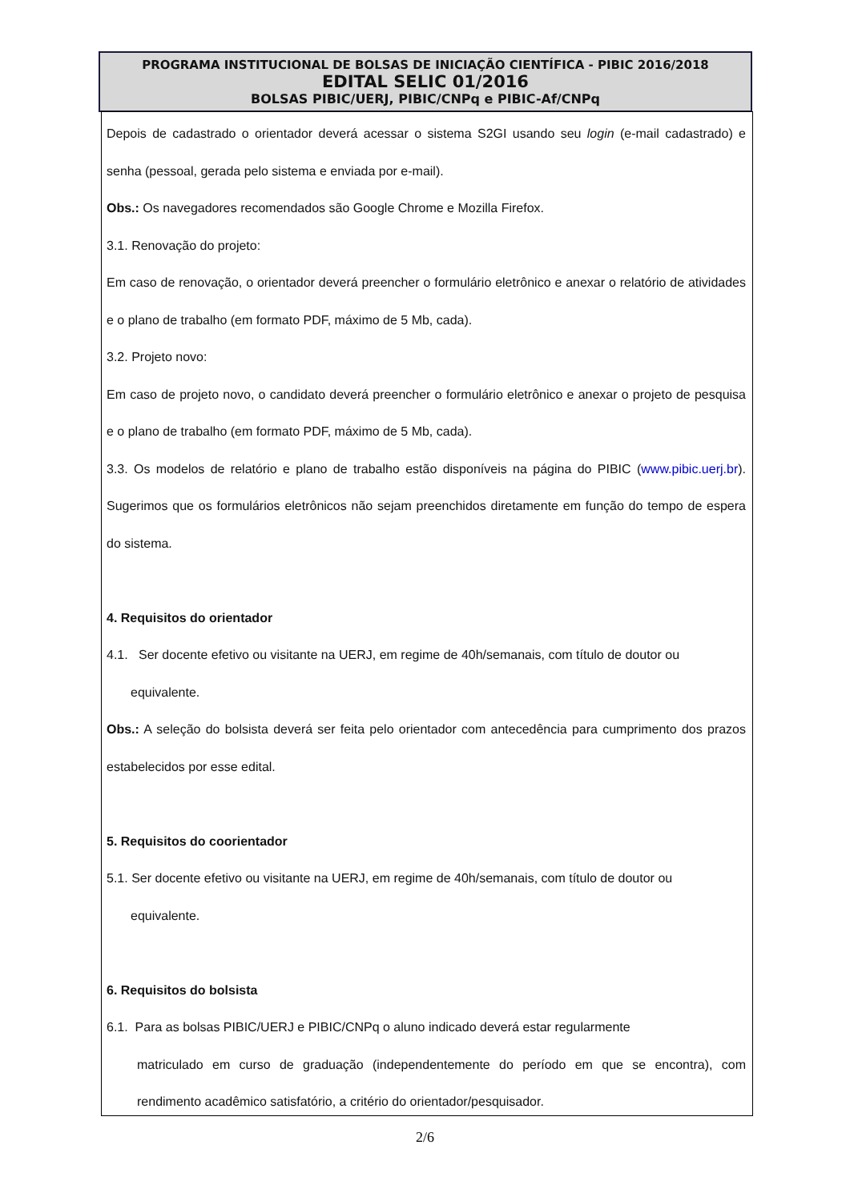PROGRAMA INSTITUCIONAL DE BOLSAS DE INICIAÇÃO CIENTÍFICA - PIBIC 2016/2018
EDITAL SELIC 01/2016
BOLSAS PIBIC/UERJ, PIBIC/CNPq e PIBIC-Af/CNPq
Depois de cadastrado o orientador deverá acessar o sistema S2GI usando seu login (e-mail cadastrado) e senha (pessoal, gerada pelo sistema e enviada por e-mail).
Obs.: Os navegadores recomendados são Google Chrome e Mozilla Firefox.
3.1. Renovação do projeto:
Em caso de renovação, o orientador deverá preencher o formulário eletrônico e anexar o relatório de atividades e o plano de trabalho (em formato PDF, máximo de 5 Mb, cada).
3.2. Projeto novo:
Em caso de projeto novo, o candidato deverá preencher o formulário eletrônico e anexar o projeto de pesquisa e o plano de trabalho (em formato PDF, máximo de 5 Mb, cada).
3.3. Os modelos de relatório e plano de trabalho estão disponíveis na página do PIBIC (www.pibic.uerj.br). Sugerimos que os formulários eletrônicos não sejam preenchidos diretamente em função do tempo de espera do sistema.
4. Requisitos do orientador
4.1. Ser docente efetivo ou visitante na UERJ, em regime de 40h/semanais, com título de doutor ou
equivalente.
Obs.: A seleção do bolsista deverá ser feita pelo orientador com antecedência para cumprimento dos prazos estabelecidos por esse edital.
5. Requisitos do coorientador
5.1. Ser docente efetivo ou visitante na UERJ, em regime de 40h/semanais, com título de doutor ou
equivalente.
6. Requisitos do bolsista
6.1. Para as bolsas PIBIC/UERJ e PIBIC/CNPq o aluno indicado deverá estar regularmente
matriculado em curso de graduação (independentemente do período em que se encontra), com rendimento acadêmico satisfatório, a critério do orientador/pesquisador.
2/6